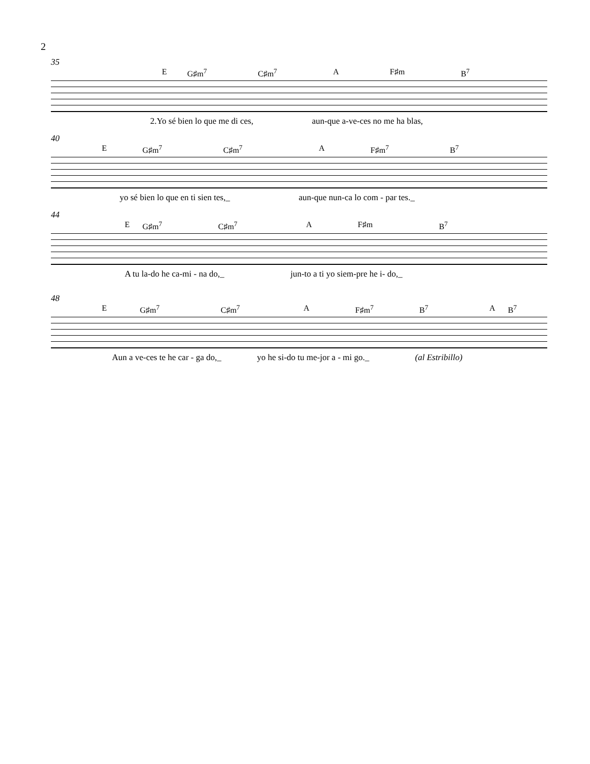2
35
E G♯m<sup>7</sup> C♯m<sup>7</sup> A F♯m B<sup>7</sup>
2.Yo sé bien lo que me di ces, aun-que a-ve-ces no me ha blas,
40
E G♯m<sup>7</sup> C♯m<sup>7</sup> A F♯m<sup>7</sup> B<sup>7</sup>
yo sé bien lo que en ti sien tes,_ aun-que nun-ca lo com - par tes._
44
E G♯m<sup>7</sup> C♯m<sup>7</sup> A F♯m B<sup>7</sup>
A tu la-do he ca-mi - na do,_ jun-to a ti yo siem-pre he i- do,_
48
E G♯m<sup>7</sup> C♯m<sup>7</sup> A F♯m<sup>7</sup> B<sup>7</sup> A B<sup>7</sup>
Aun a ve-ces te he car - ga do,_ yo he si-do tu me-jor a - mi go._ (al Estribillo)